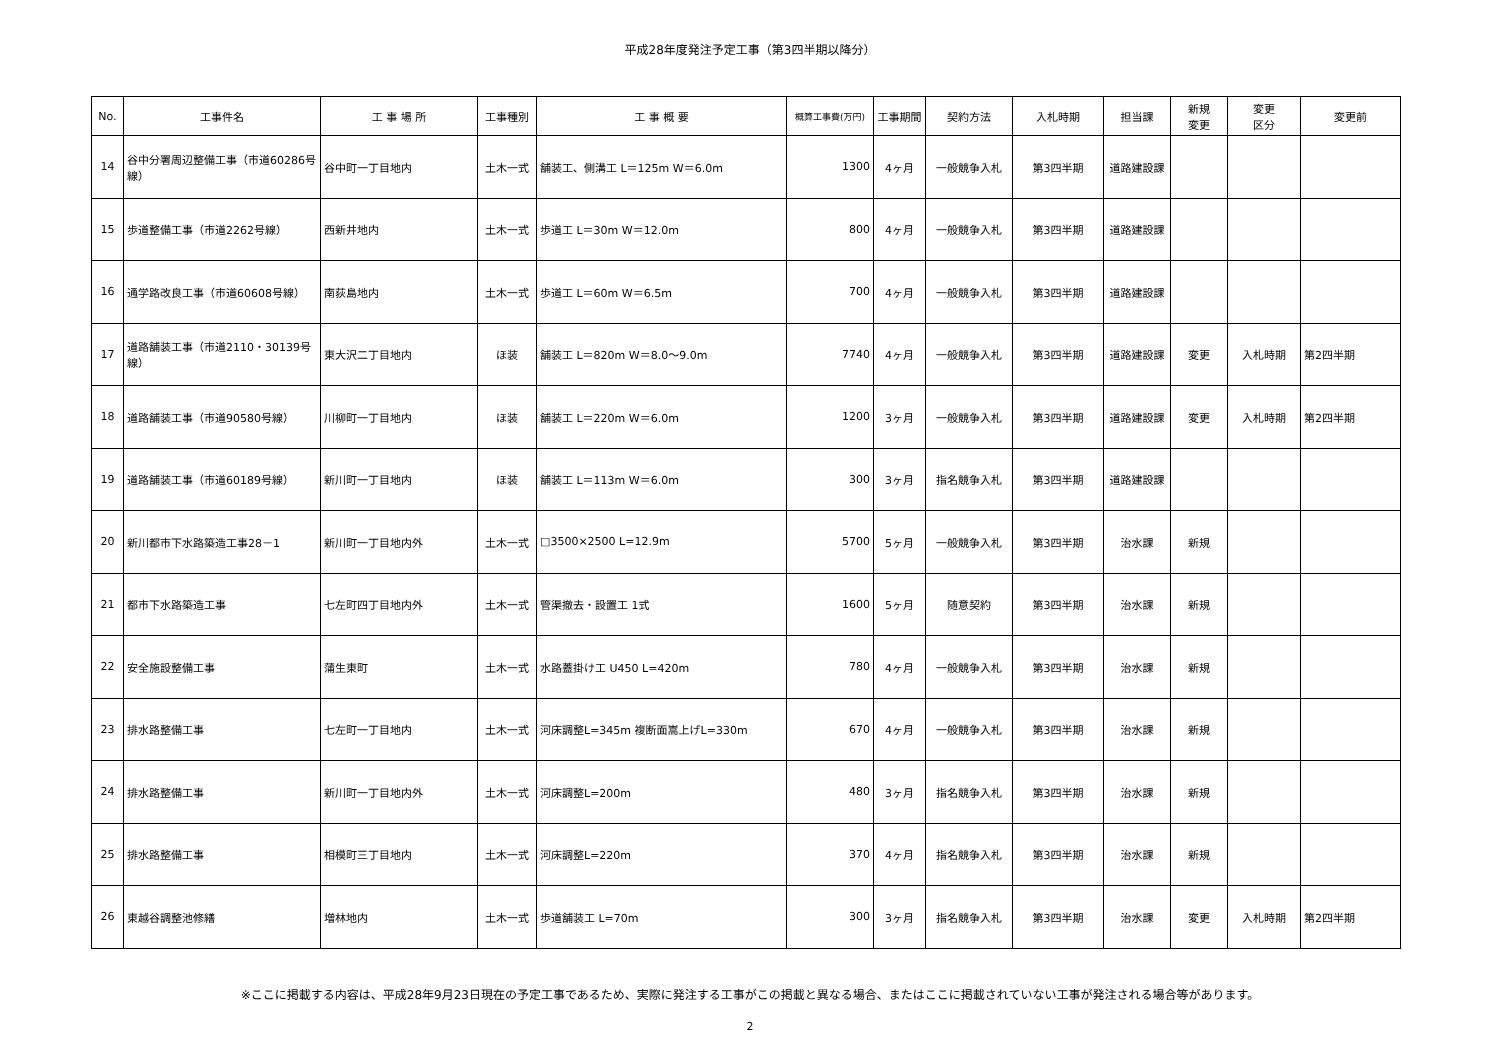平成28年度発注予定工事（第3四半期以降分）
| No. | 工事件名 | 工 事 場 所 | 工事種別 | 工 事 概 要 | 概算工事費(万円) | 工事期間 | 契約方法 | 入札時期 | 担当課 | 新規 変更 | 変更 区分 | 変更前 |
| --- | --- | --- | --- | --- | --- | --- | --- | --- | --- | --- | --- | --- |
| 14 | 谷中分署周辺整備工事（市道60286号線） | 谷中町一丁目地内 | 土木一式 | 舗装工、側溝工 L＝125m W＝6.0m | 1300 | 4ヶ月 | 一般競争入札 | 第3四半期 | 道路建設課 | | | |
| 15 | 歩道整備工事（市道2262号線） | 西新井地内 | 土木一式 | 歩道工 L＝30m W＝12.0m | 800 | 4ヶ月 | 一般競争入札 | 第3四半期 | 道路建設課 | | | |
| 16 | 通学路改良工事（市道60608号線） | 南荻島地内 | 土木一式 | 歩道工 L＝60m W＝6.5m | 700 | 4ヶ月 | 一般競争入札 | 第3四半期 | 道路建設課 | | | |
| 17 | 道路舗装工事（市道2110・30139号線） | 東大沢二丁目地内 | ほ装 | 舗装工 L＝820m W＝8.0～9.0m | 7740 | 4ヶ月 | 一般競争入札 | 第3四半期 | 道路建設課 | 変更 | 入札時期 | 第2四半期 |
| 18 | 道路舗装工事（市道90580号線） | 川柳町一丁目地内 | ほ装 | 舗装工 L＝220m W＝6.0m | 1200 | 3ヶ月 | 一般競争入札 | 第3四半期 | 道路建設課 | 変更 | 入札時期 | 第2四半期 |
| 19 | 道路舗装工事（市道60189号線） | 新川町一丁目地内 | ほ装 | 舗装工 L＝113m W＝6.0m | 300 | 3ヶ月 | 指名競争入札 | 第3四半期 | 道路建設課 | | | |
| 20 | 新川都市下水路築造工事28－1 | 新川町一丁目地内外 | 土木一式 | □3500×2500 L=12.9m | 5700 | 5ヶ月 | 一般競争入札 | 第3四半期 | 治水課 | 新規 | | |
| 21 | 都市下水路築造工事 | 七左町四丁目地内外 | 土木一式 | 管渠撤去・設置工 1式 | 1600 | 5ヶ月 | 随意契約 | 第3四半期 | 治水課 | 新規 | | |
| 22 | 安全施設整備工事 | 蒲生東町 | 土木一式 | 水路蓋掛け工 U450 L=420m | 780 | 4ヶ月 | 一般競争入札 | 第3四半期 | 治水課 | 新規 | | |
| 23 | 排水路整備工事 | 七左町一丁目地内 | 土木一式 | 河床調整L=345m 複断面嵩上げL=330m | 670 | 4ヶ月 | 一般競争入札 | 第3四半期 | 治水課 | 新規 | | |
| 24 | 排水路整備工事 | 新川町一丁目地内外 | 土木一式 | 河床調整L=200m | 480 | 3ヶ月 | 指名競争入札 | 第3四半期 | 治水課 | 新規 | | |
| 25 | 排水路整備工事 | 相模町三丁目地内 | 土木一式 | 河床調整L=220m | 370 | 4ヶ月 | 指名競争入札 | 第3四半期 | 治水課 | 新規 | | |
| 26 | 東越谷調整池修繕 | 増林地内 | 土木一式 | 歩道舗装工 L=70m | 300 | 3ヶ月 | 指名競争入札 | 第3四半期 | 治水課 | 変更 | 入札時期 | 第2四半期 |
※ここに掲載する内容は、平成28年9月23日現在の予定工事であるため、実際に発注する工事がこの掲載と異なる場合、またはここに掲載されていない工事が発注される場合等があります。
2